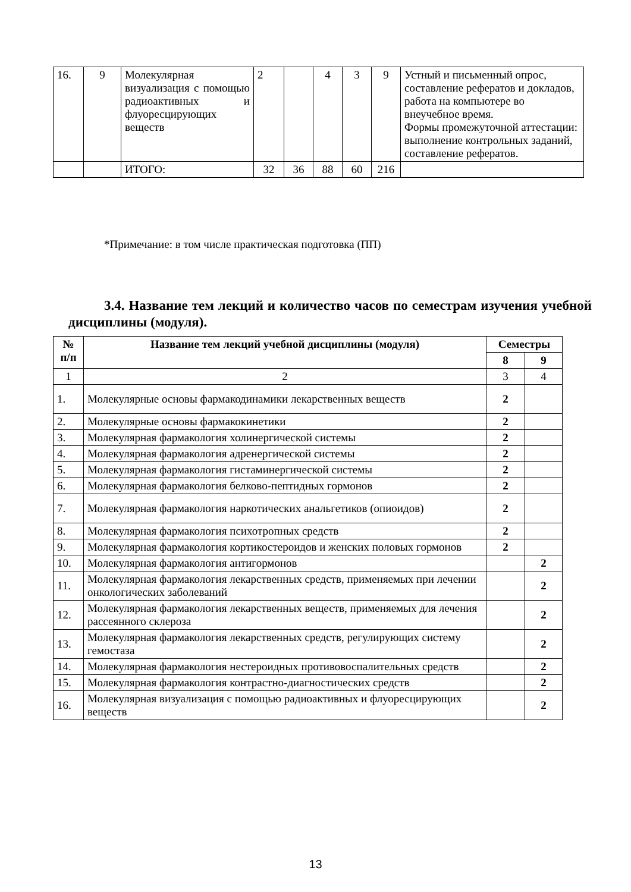| 16. | 9 | Молекулярная визуализация с помощью радиоактивных и флуоресцирующих веществ | 2 | | 4 | 3 | 9 | Устный и письменный опрос, составление рефератов и докладов, работа на компьютере во внеучебное время. Формы промежуточной аттестации: выполнение контрольных заданий, составление рефератов. |
| | | ИТОГО: | 32 | 36 | 88 | 60 | 216 | |
*Примечание: в том числе практическая подготовка (ПП)
3.4. Название тем лекций и количество часов по семестрам изучения учебной дисциплины (модуля).
| № п/п | Название тем лекций учебной дисциплины (модуля) | Семестры | |
| --- | --- | --- | --- |
| | | 8 | 9 |
| 1 | 2 | 3 | 4 |
| 1. | Молекулярные основы фармакодинамики лекарственных веществ | 2 | |
| 2. | Молекулярные основы фармакокинетики | 2 | |
| 3. | Молекулярная фармакология холинергической системы | 2 | |
| 4. | Молекулярная фармакология адренергической системы | 2 | |
| 5. | Молекулярная фармакология гистаминергической системы | 2 | |
| 6. | Молекулярная фармакология белково-пептидных гормонов | 2 | |
| 7. | Молекулярная фармакология наркотических анальгетиков (опиоидов) | 2 | |
| 8. | Молекулярная фармакология психотропных средств | 2 | |
| 9. | Молекулярная фармакология кортикостероидов и женских половых гормонов | 2 | |
| 10. | Молекулярная фармакология антигормонов | | 2 |
| 11. | Молекулярная фармакология лекарственных средств, применяемых при лечении онкологических заболеваний | | 2 |
| 12. | Молекулярная фармакология лекарственных веществ, применяемых для лечения рассеянного склероза | | 2 |
| 13. | Молекулярная фармакология лекарственных средств, регулирующих систему гемостаза | | 2 |
| 14. | Молекулярная фармакология нестероидных противовоспалительных средств | | 2 |
| 15. | Молекулярная фармакология контрастно-диагностических средств | | 2 |
| 16. | Молекулярная визуализация с помощью радиоактивных и флуоресцирующих веществ | | 2 |
13